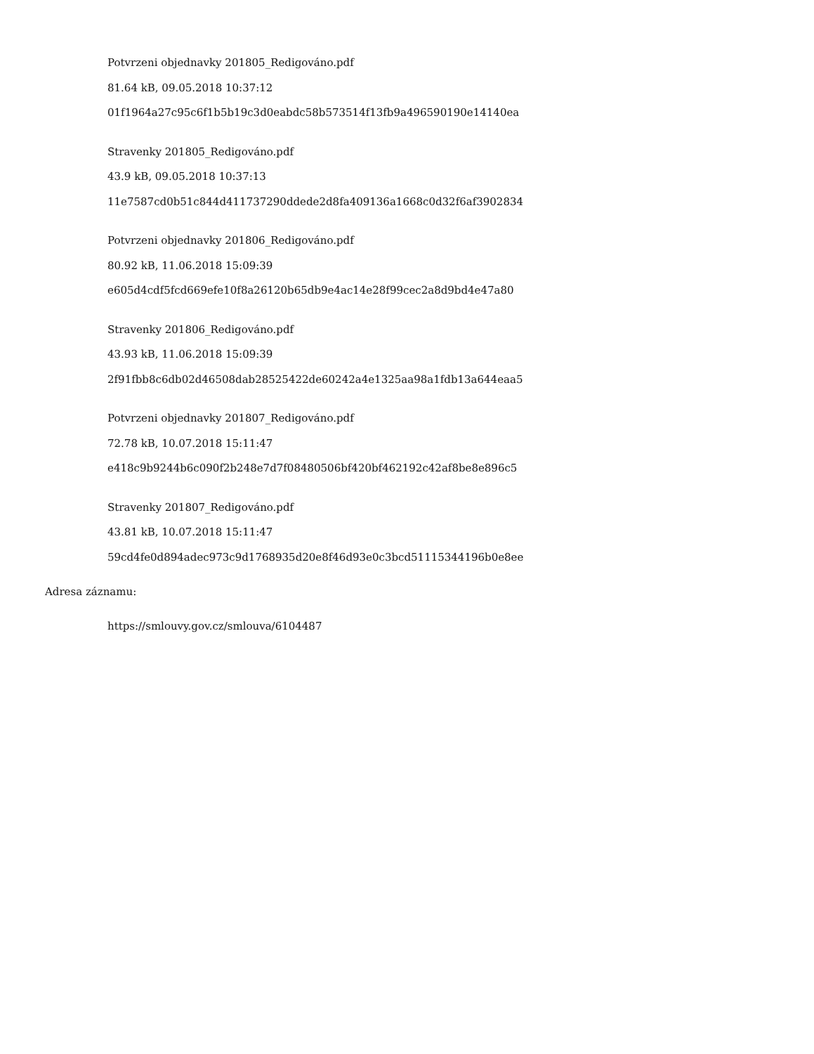Potvrzeni objednavky 201805_Redigováno.pdf
81.64 kB, 09.05.2018 10:37:12
01f1964a27c95c6f1b5b19c3d0eabdc58b573514f13fb9a496590190e14140ea
Stravenky 201805_Redigováno.pdf
43.9 kB, 09.05.2018 10:37:13
11e7587cd0b51c844d411737290ddede2d8fa409136a1668c0d32f6af3902834
Potvrzeni objednavky 201806_Redigováno.pdf
80.92 kB, 11.06.2018 15:09:39
e605d4cdf5fcd669efe10f8a26120b65db9e4ac14e28f99cec2a8d9bd4e47a80
Stravenky 201806_Redigováno.pdf
43.93 kB, 11.06.2018 15:09:39
2f91fbb8c6db02d46508dab28525422de60242a4e1325aa98a1fdb13a644eaa5
Potvrzeni objednavky 201807_Redigováno.pdf
72.78 kB, 10.07.2018 15:11:47
e418c9b9244b6c090f2b248e7d7f08480506bf420bf462192c42af8be8e896c5
Stravenky 201807_Redigováno.pdf
43.81 kB, 10.07.2018 15:11:47
59cd4fe0d894adec973c9d1768935d20e8f46d93e0c3bcd51115344196b0e8ee
Adresa záznamu:
https://smlouvy.gov.cz/smlouva/6104487